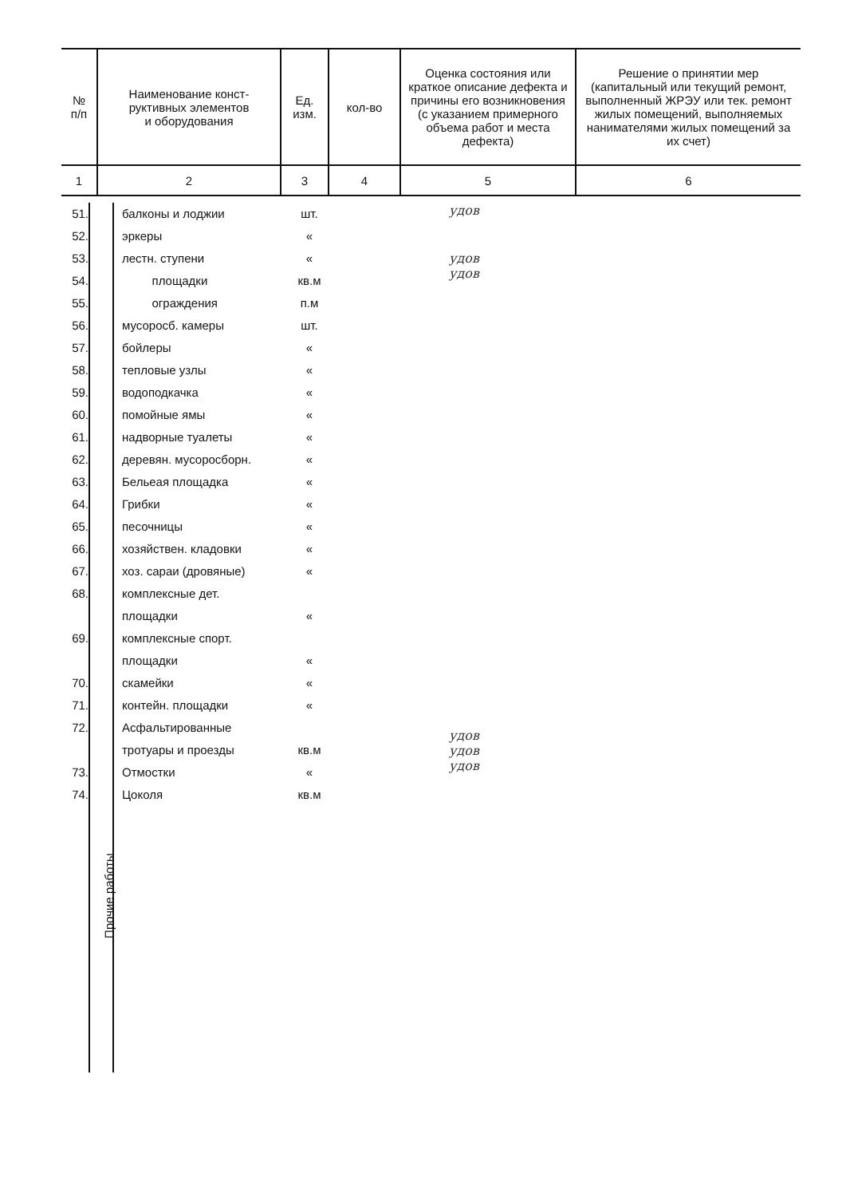| № п/п | Наименование конст- руктивных элементов и оборудования | Ед. изм. | кол-во | Оценка состояния или краткое описание дефекта и причины его возникновения (с указанием примерного объема работ и места дефекта) | Решение о принятии мер (капитальный или текущий ремонт, выполненный ЖРЭУ или тек. ремонт жилых помещений, выполняемых нанимателями жилых помещений за их счет) |
| --- | --- | --- | --- | --- | --- |
| 1 | 2 | 3 | 4 | 5 | 6 |
51.
52.
53.
54.
55.
56.
57.
58.
59.
60.
61.
62.
63.
64.
65.
66.
67.
68.
69.
70.
71.
72.
73.
74.
Прочие работы
балконы и лоджии
эркеры
лестн. ступени
площадки
ограждения
мусоросб. камеры
бойлеры
тепловые узлы
водоподкачка
помойные ямы
надворные туалеты
деревян. мусоросборн.
Бельеая площадка
Грибки
песочницы
хозяйствен. кладовки
хоз. сараи (дровяные)
комплексные дет.
площадки
комплексные спорт.
площадки
скамейки
контейн. площадки
Асфальтированные
тротуары и проезды
Отмостки
Цоколя
шт.
«
«
кв.м
п.м
шт.
«
«
«
«
«
«
«
«
«
«
«
«
«
«
«
кв.м
«
кв.м
удов
удов
удов
удов
удов
удов